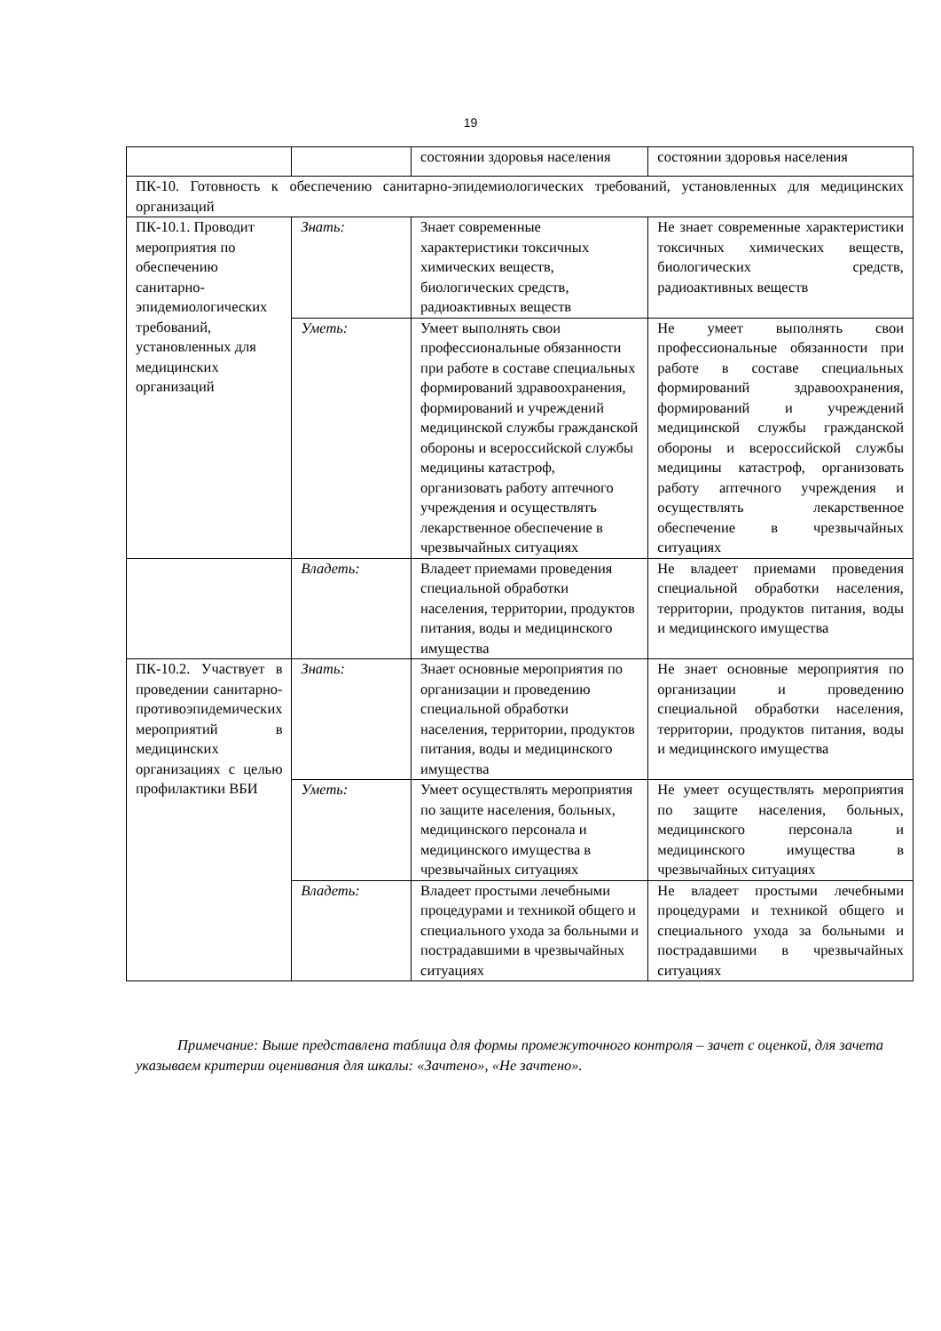19
| | | состоянии здоровья населения | состоянии здоровья населения |
| ПК-10. Готовность к обеспечению санитарно-эпидемиологических требований, установленных для медицинских организаций | | | |
| ПК-10.1. Проводит мероприятия по обеспечению санитарно-эпидемиологических требований, установленных для медицинских организаций | Знать: | Знает современные характеристики токсичных химических веществ, биологических средств, радиоактивных веществ | Не знает современные характеристики токсичных химических веществ, биологических средств, радиоактивных веществ |
| | Уметь: | Умеет выполнять свои профессиональные обязанности при работе в составе специальных формирований здравоохранения, формирований и учреждений медицинской службы гражданской обороны и всероссийской службы медицины катастроф, организовать работу аптечного учреждения и осуществлять лекарственное обеспечение в чрезвычайных ситуациях | Не умеет выполнять свои профессиональные обязанности при работе в составе специальных формирований здравоохранения, формирований и учреждений медицинской службы гражданской обороны и всероссийской службы медицины катастроф, организовать работу аптечного учреждения и осуществлять лекарственное обеспечение в чрезвычайных ситуациях |
| | Владеть: | Владеет приемами проведения специальной обработки населения, территории, продуктов питания, воды и медицинского имущества | Не владеет приемами проведения специальной обработки населения, территории, продуктов питания, воды и медицинского имущества |
| ПК-10.2. Участвует в проведении санитарно-противоэпидемических мероприятий в медицинских организациях с целью профилактики ВБИ | Знать: | Знает основные мероприятия по организации и проведению специальной обработки населения, территории, продуктов питания, воды и медицинского имущества | Не знает основные мероприятия по организации и проведению специальной обработки населения, территории, продуктов питания, воды и медицинского имущества |
| | Уметь: | Умеет осуществлять мероприятия по защите населения, больных, медицинского персонала и медицинского имущества в чрезвычайных ситуациях | Не умеет осуществлять мероприятия по защите населения, больных, медицинского персонала и медицинского имущества в чрезвычайных ситуациях |
| | Владеть: | Владеет простыми лечебными процедурами и техникой общего и специального ухода за больными и пострадавшими в чрезвычайных ситуациях | Не владеет простыми лечебными процедурами и техникой общего и специального ухода за больными и пострадавшими в чрезвычайных ситуациях |
Примечание: Выше представлена таблица для формы промежуточного контроля – зачет с оценкой, для зачета указываем критерии оценивания для шкалы: «Зачтено», «Не зачтено».